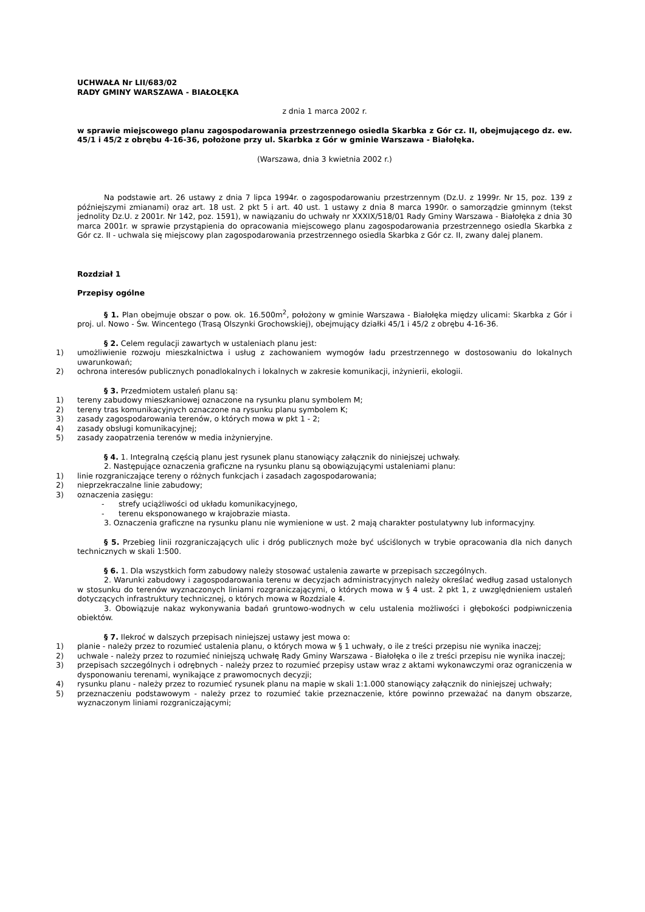UCHWAŁA Nr LII/683/02
RADY GMINY WARSZAWA - BIAŁOŁĘKA
z dnia 1 marca 2002 r.
w sprawie miejscowego planu zagospodarowania przestrzennego osiedla Skarbka z Gór cz. II, obejmującego dz. ew. 45/1 i 45/2 z obrębu 4-16-36, położone przy ul. Skarbka z Gór w gminie Warszawa - Białołęka.
(Warszawa, dnia 3 kwietnia 2002 r.)
Na podstawie art. 26 ustawy z dnia 7 lipca 1994r. o zagospodarowaniu przestrzennym (Dz.U. z 1999r. Nr 15, poz. 139 z późniejszymi zmianami) oraz art. 18 ust. 2 pkt 5 i art. 40 ust. 1 ustawy z dnia 8 marca 1990r. o samorządzie gminnym (tekst jednolity Dz.U. z 2001r. Nr 142, poz. 1591), w nawiązaniu do uchwały nr XXXIX/518/01 Rady Gminy Warszawa - Białołęka z dnia 30 marca 2001r. w sprawie przystąpienia do opracowania miejscowego planu zagospodarowania przestrzennego osiedla Skarbka z Gór cz. II - uchwala się miejscowy plan zagospodarowania przestrzennego osiedla Skarbka z Gór cz. II, zwany dalej planem.
Rozdział 1
Przepisy ogólne
§ 1. Plan obejmuje obszar o pow. ok. 16.500m<sup>2</sup>, położony w gminie Warszawa - Białołęka między ulicami: Skarbka z Gór i proj. ul. Nowo - Św. Wincentego (Trasą Olszynki Grochowskiej), obejmujący działki 45/1 i 45/2 z obrębu 4-16-36.
§ 2. Celem regulacji zawartych w ustaleniach planu jest:
1) umożliwienie rozwoju mieszkalnictwa i usług z zachowaniem wymogów ładu przestrzennego w dostosowaniu do lokalnych uwarunkowań;
2) ochrona interesów publicznych ponadlokalnych i lokalnych w zakresie komunikacji, inżynierii, ekologii.
§ 3. Przedmiotem ustaleń planu są:
1) tereny zabudowy mieszkaniowej oznaczone na rysunku planu symbolem M;
2) tereny tras komunikacyjnych oznaczone na rysunku planu symbolem K;
3) zasady zagospodarowania terenów, o których mowa w pkt 1 - 2;
4) zasady obsługi komunikacyjnej;
5) zasady zaopatrzenia terenów w media inżynieryjne.
§ 4. 1. Integralną częścią planu jest rysunek planu stanowiący załącznik do niniejszej uchwały.
2. Następujące oznaczenia graficzne na rysunku planu są obowiązującymi ustaleniami planu:
1) linie rozgraniczające tereny o różnych funkcjach i zasadach zagospodarowania;
2) nieprzekraczalne linie zabudowy;
3) oznaczenia zasięgu:
- strefy uciążliwości od układu komunikacyjnego,
- terenu eksponowanego w krajobrazie miasta.
3. Oznaczenia graficzne na rysunku planu nie wymienione w ust. 2 mają charakter postulatywny lub informacyjny.
§ 5. Przebieg linii rozgraniczających ulic i dróg publicznych może być uściślonych w trybie opracowania dla nich danych technicznych w skali 1:500.
§ 6. 1. Dla wszystkich form zabudowy należy stosować ustalenia zawarte w przepisach szczególnych.
2. Warunki zabudowy i zagospodarowania terenu w decyzjach administracyjnych należy określać według zasad ustalonych w stosunku do terenów wyznaczonych liniami rozgraniczającymi, o których mowa w § 4 ust. 2 pkt 1, z uwzględnieniem ustaleń dotyczących infrastruktury technicznej, o których mowa w Rozdziale 4.
3. Obowiązuje nakaz wykonywania badań gruntowo-wodnych w celu ustalenia możliwości i głębokości podpiwniczenia obiektów.
§ 7. Ilekroć w dalszych przepisach niniejszej ustawy jest mowa o:
1) planie - należy przez to rozumieć ustalenia planu, o których mowa w § 1 uchwały, o ile z treści przepisu nie wynika inaczej;
2) uchwale - należy przez to rozumieć niniejszą uchwałę Rady Gminy Warszawa - Białołęka o ile z treści przepisu nie wynika inaczej;
3) przepisach szczególnych i odrębnych - należy przez to rozumieć przepisy ustaw wraz z aktami wykonawczymi oraz ograniczenia w dysponowaniu terenami, wynikające z prawomocnych decyzji;
4) rysunku planu - należy przez to rozumieć rysunek planu na mapie w skali 1:1.000 stanowiący załącznik do niniejszej uchwały;
5) przeznaczeniu podstawowym - należy przez to rozumieć takie przeznaczenie, które powinno przeważać na danym obszarze, wyznaczonym liniami rozgraniczającymi;